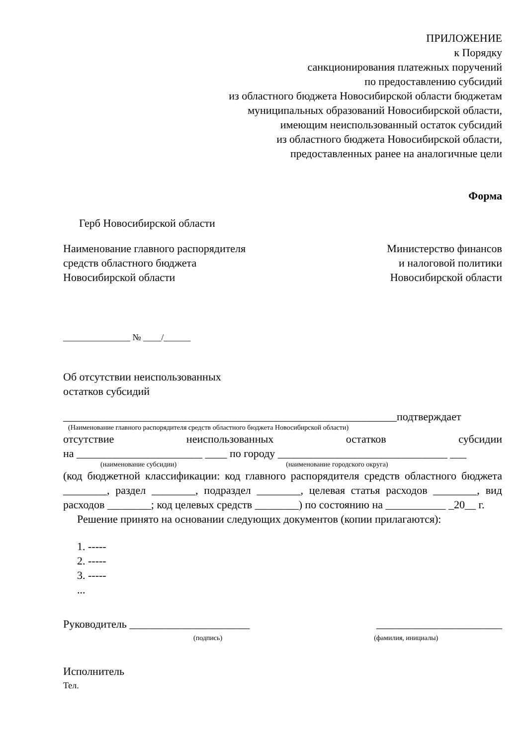ПРИЛОЖЕНИЕ
к Порядку
санкционирования платежных поручений
по предоставлению субсидий
из областного бюджета Новосибирской области бюджетам
муниципальных образований Новосибирской области,
имеющим неиспользованный остаток субсидий
из областного бюджета Новосибирской области,
предоставленных ранее на аналогичные цели
Форма
Герб Новосибирской области
Наименование главного распорядителя
средств областного бюджета
Новосибирской области
Министерство финансов
и налоговой политики
Новосибирской области
_______________ № ____/______
Об отсутствии неиспользованных
остатков субсидий
_____________________________________________________________подтверждает
(Наименование главного распорядителя средств областного бюджета Новосибирской области)
отсутствие неиспользованных остатков субсидии
на _______________________ ____ по городу _______________________________ ___
(наименование субсидии) (наименование городского округа)
(код бюджетной классификации: код главного распорядителя средств областного бюджета ________, раздел ________, подраздел ________, целевая статья расходов ________, вид расходов ________; код целевых средств ________) по состоянию на ___________ _20__ г.
Решение принято на основании следующих документов (копии прилагаются):
1. -----
2. -----
3. -----
...
Руководитель ______________________ _______________________
(подпись) (фамилия, инициалы)
Исполнитель
Тел.